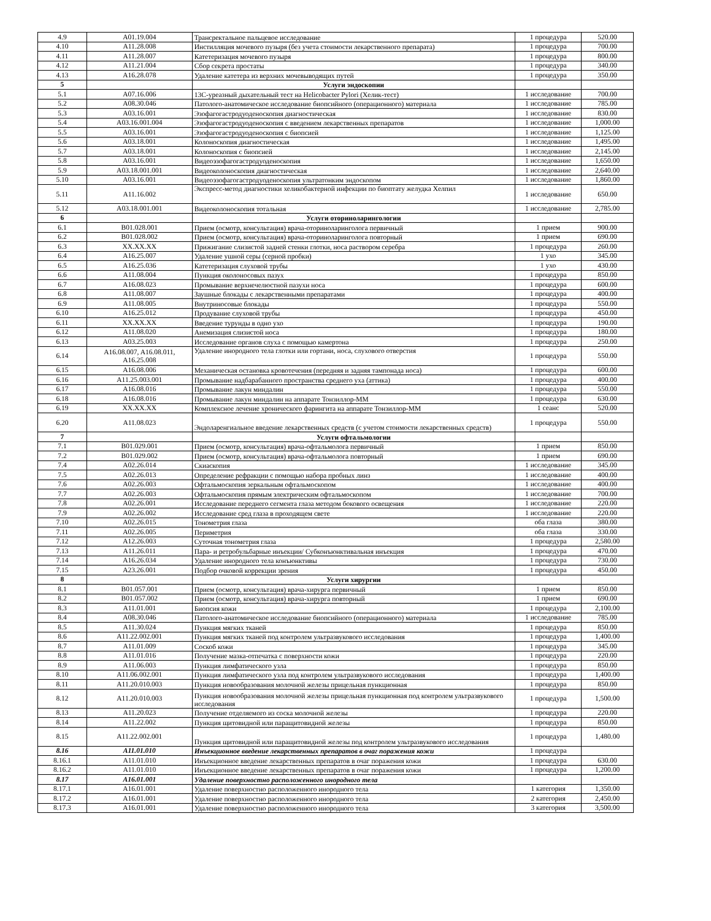| 4.9 | A01.19.004 | Трансректальное пальцевое исследование | 1 процедура | 520.00 |
| 4.10 | A11.28.008 | Инстилляция мочевого пузыря (без учета стоимости лекарственного препарата) | 1 процедура | 700.00 |
| 4.11 | A11.28.007 | Катетеризация мочевого пузыря | 1 процедура | 800.00 |
| 4.12 | A11.21.004 | Сбор секрета простаты | 1 процедура | 340.00 |
| 4.13 | A16.28.078 | Удаление катетера из верхних мочевыводящих путей | 1 процедура | 350.00 |
| 5 | | Услуги эндоскопии | | |
| 5.1 | A07.16.006 | 13C-уреазный дыхательный тест на Helicobacter Pylori (Хелик-тест) | 1 исследование | 700.00 |
| 5.2 | A08.30.046 | Патолого-анатомическое исследование биопсийного (операционного) материала | 1 исследование | 785.00 |
| 5.3 | A03.16.001 | Эзофагогастродуоденоскопия диагностическая | 1 исследование | 830.00 |
| 5.4 | A03.16.001.004 | Эзофагогастродуоденоскопия с введением лекарственных препаратов | 1 исследование | 1,000.00 |
| 5.5 | A03.16.001 | Эзофагогастродуоденоскопия с биопсией | 1 исследование | 1,125.00 |
| 5.6 | A03.18.001 | Колоноскопия диагностическая | 1 исследование | 1,495.00 |
| 5.7 | A03.18.001 | Колоноскопия с биопсией | 1 исследование | 2,145.00 |
| 5.8 | A03.16.001 | Видеоэзофагогастродуоденоскопия | 1 исследование | 1,650.00 |
| 5.9 | A03.18.001.001 | Видеоколоноскопия диагностическая | 1 исследование | 2,640.00 |
| 5.10 | A03.16.001 | Видеоэзофагогастродуоденоскопия ультратонким эндоскопом | 1 исследование | 1,860.00 |
| 5.11 | A11.16.002 | Экспресс-метод диагностики хеликобактерной инфекции по биоптату желудка Хелпил | 1 исследование | 650.00 |
| 5.12 | A03.18.001.001 | Видеоколоноскопия тотальная | 1 исследование | 2,785.00 |
| 6 | | Услуги оториноларингологии | | |
| 6.1 | B01.028.001 | Прием (осмотр, консультация) врача-оториноларинголога первичный | 1 прием | 900.00 |
| 6.2 | B01.028.002 | Прием (осмотр, консультация) врача-оториноларинголога повторный | 1 прием | 690.00 |
| 6.3 | XX.XX.XX | Прижигание слизистой задней стенки глотки, носа раствором серебра | 1 процедура | 260.00 |
| 6.4 | A16.25.007 | Удаление ушной серы (серной пробки) | 1 ухо | 345.00 |
| 6.5 | A16.25.036 | Катетеризация слуховой трубы | 1 ухо | 430.00 |
| 6.6 | A11.08.004 | Пункция околоносовых пазух | 1 процедура | 850.00 |
| 6.7 | A16.08.023 | Промывание верхнечелюстной пазухи носа | 1 процедура | 600.00 |
| 6.8 | A11.08.007 | Заушные блокады с лекарственными препаратами | 1 процедура | 400.00 |
| 6.9 | A11.08.005 | Внутриносовые блокады | 1 процедура | 550.00 |
| 6.10 | A16.25.012 | Продувание слуховой трубы | 1 процедура | 450.00 |
| 6.11 | XX.XX.XX | Введение турунды в одно ухо | 1 процедура | 190.00 |
| 6.12 | A11.08.020 | Анемизация слизистой носа | 1 процедура | 180.00 |
| 6.13 | A03.25.003 | Исследование органов слуха с помощью камертона | 1 процедура | 250.00 |
| 6.14 | A16.08.007, A16.08.011, A16.25.008 | Удаление инородного тела глотки или гортани, носа, слухового отверстия | 1 процедура | 550.00 |
| 6.15 | A16.08.006 | Механическая остановка кровотечения (передняя и задняя тампонада носа) | 1 процедура | 600.00 |
| 6.16 | A11.25.003.001 | Промывание надбарабанного пространства среднего уха (аттика) | 1 процедура | 400.00 |
| 6.17 | A16.08.016 | Промывание лакун миндалин | 1 процедура | 550.00 |
| 6.18 | A16.08.016 | Промывание лакун миндалин на аппарате Тонзиллор-ММ | 1 процедура | 630.00 |
| 6.19 | XX.XX.XX | Комплексное лечение хронического фарингита на аппарате Тонзиллор-ММ | 1 сеанс | 520.00 |
| 6.20 | A11.08.023 | Эндоларенгиальное введение лекарственных средств (с учетом стоимости лекарственных средств) | 1 процедура | 550.00 |
| 7 | | Услуги офтальмологии | | |
| 7.1 | B01.029.001 | Прием (осмотр, консультация) врача-офтальмолога первичный | 1 прием | 850.00 |
| 7.2 | B01.029.002 | Прием (осмотр, консультация) врача-офтальмолога повторный | 1 прием | 690.00 |
| 7.4 | A02.26.014 | Скиаскопия | 1 исследование | 345.00 |
| 7.5 | A02.26.013 | Определение рефракции с помощью набора пробных линз | 1 исследование | 400.00 |
| 7.6 | A02.26.003 | Офтальмоскопия зеркальным офтальмоскопом | 1 исследование | 400.00 |
| 7.7 | A02.26.003 | Офтальмоскопия прямым электрическим офтальмоскопом | 1 исследование | 700.00 |
| 7.8 | A02.26.001 | Исследование переднего сегмента глаза методом бокового освещения | 1 исследование | 220.00 |
| 7.9 | A02.26.002 | Исследование сред глаза в проходящем свете | 1 исследование | 220.00 |
| 7.10 | A02.26.015 | Тонометрия глаза | оба глаза | 380.00 |
| 7.11 | A02.26.005 | Периметрия | оба глаза | 330.00 |
| 7.12 | A12.26.003 | Суточная тонометрия глаза | 1 процедура | 2,580.00 |
| 7.13 | A11.26.011 | Пара- и ретробульбарные инъекции/ Субконъюнктивальная инъекция | 1 процедура | 470.00 |
| 7.14 | A16.26.034 | Удаление инородного тела конъюнктивы | 1 процедура | 730.00 |
| 7.15 | A23.26.001 | Подбор очковой коррекции зрения | 1 процедура | 450.00 |
| 8 | | Услуги хирургии | | |
| 8.1 | B01.057.001 | Прием (осмотр, консультация) врача-хирурга первичный | 1 прием | 850.00 |
| 8.2 | B01.057.002 | Прием (осмотр, консультация) врача-хирурга повторный | 1 прием | 690.00 |
| 8.3 | A11.01.001 | Биопсия кожи | 1 процедура | 2,100.00 |
| 8.4 | A08.30.046 | Патолого-анатомическое исследование биопсийного (операционного) материала | 1 исследование | 785.00 |
| 8.5 | A11.30.024 | Пункция мягких тканей | 1 процедура | 850.00 |
| 8.6 | A11.22.002.001 | Пункция мягких тканей под контролем ультразвукового исследования | 1 процедура | 1,400.00 |
| 8.7 | A11.01.009 | Соскоб кожи | 1 процедура | 345.00 |
| 8.8 | A11.01.016 | Получение мазка-отпечатка с поверхности кожи | 1 процедура | 220.00 |
| 8.9 | A11.06.003 | Пункция лимфатического узла | 1 процедура | 850.00 |
| 8.10 | A11.06.002.001 | Пункция лимфатического узла под контролем ультразвукового исследования | 1 процедура | 1,400.00 |
| 8.11 | A11.20.010.003 | Пункция новообразования молочной железы прицельная пункционная | 1 процедура | 850.00 |
| 8.12 | A11.20.010.003 | Пункция новообразования молочной железы прицельная пункционная под контролем ультразвукового исследования | 1 процедура | 1,500.00 |
| 8.13 | A11.20.023 | Получение отделяемого из соска молочной железы | 1 процедура | 220.00 |
| 8.14 | A11.22.002 | Пункция щитовидной или паращитовидной железы | 1 процедура | 850.00 |
| 8.15 | A11.22.002.001 | Пункция щитовидной или паращитовидной железы под контролем ультразвукового исследования | 1 процедура | 1,480.00 |
| 8.16 | A11.01.010 | Инъекционное введение лекарственных препаратов в очаг поражения кожи | 1 процедура | |
| 8.16.1 | A11.01.010 | Инъекционное введение лекарственных препаратов в очаг поражения кожи | 1 процедура | 630.00 |
| 8.16.2 | A11.01.010 | Инъекционное введение лекарственных препаратов в очаг поражения кожи | 1 процедура | 1,200.00 |
| 8.17 | A16.01.001 | Удаление поверхностно расположенного инородного тела | | |
| 8.17.1 | A16.01.001 | Удаление поверхностно расположенного инородного тела | 1 категория | 1,350.00 |
| 8.17.2 | A16.01.001 | Удаление поверхностно расположенного инородного тела | 2 категория | 2,450.00 |
| 8.17.3 | A16.01.001 | Удаление поверхностно расположенного инородного тела | 3 категория | 3,500.00 |